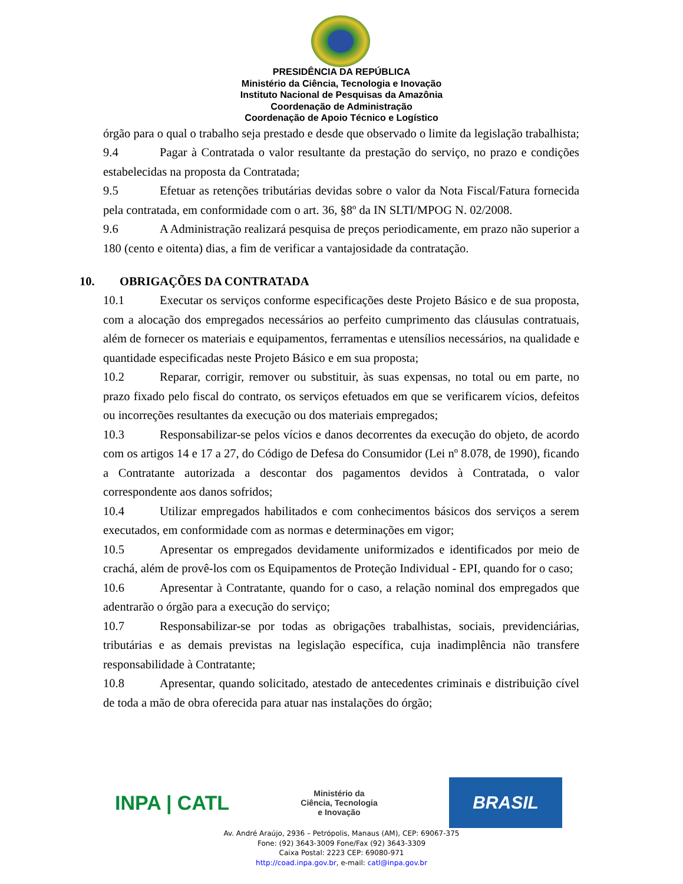PRESIDÊNCIA DA REPÚBLICA
Ministério da Ciência, Tecnologia e Inovação
Instituto Nacional de Pesquisas da Amazônia
Coordenação de Administração
Coordenação de Apoio Técnico e Logístico
órgão para o qual o trabalho seja prestado e desde que observado o limite da legislação trabalhista;
9.4 Pagar à Contratada o valor resultante da prestação do serviço, no prazo e condições estabelecidas na proposta da Contratada;
9.5 Efetuar as retenções tributárias devidas sobre o valor da Nota Fiscal/Fatura fornecida pela contratada, em conformidade com o art. 36, §8º da IN SLTI/MPOG N. 02/2008.
9.6 A Administração realizará pesquisa de preços periodicamente, em prazo não superior a 180 (cento e oitenta) dias, a fim de verificar a vantajosidade da contratação.
10. OBRIGAÇÕES DA CONTRATADA
10.1 Executar os serviços conforme especificações deste Projeto Básico e de sua proposta, com a alocação dos empregados necessários ao perfeito cumprimento das cláusulas contratuais, além de fornecer os materiais e equipamentos, ferramentas e utensílios necessários, na qualidade e quantidade especificadas neste Projeto Básico e em sua proposta;
10.2 Reparar, corrigir, remover ou substituir, às suas expensas, no total ou em parte, no prazo fixado pelo fiscal do contrato, os serviços efetuados em que se verificarem vícios, defeitos ou incorreções resultantes da execução ou dos materiais empregados;
10.3 Responsabilizar-se pelos vícios e danos decorrentes da execução do objeto, de acordo com os artigos 14 e 17 a 27, do Código de Defesa do Consumidor (Lei nº 8.078, de 1990), ficando a Contratante autorizada a descontar dos pagamentos devidos à Contratada, o valor correspondente aos danos sofridos;
10.4 Utilizar empregados habilitados e com conhecimentos básicos dos serviços a serem executados, em conformidade com as normas e determinações em vigor;
10.5 Apresentar os empregados devidamente uniformizados e identificados por meio de crachá, além de provê-los com os Equipamentos de Proteção Individual - EPI, quando for o caso;
10.6 Apresentar à Contratante, quando for o caso, a relação nominal dos empregados que adentrarão o órgão para a execução do serviço;
10.7 Responsabilizar-se por todas as obrigações trabalhistas, sociais, previdenciárias, tributárias e as demais previstas na legislação específica, cuja inadimplência não transfere responsabilidade à Contratante;
10.8 Apresentar, quando solicitado, atestado de antecedentes criminais e distribuição cível de toda a mão de obra oferecida para atuar nas instalações do órgão;
INPA | CATL
Ministério da
Ciência, Tecnologia
e Inovação
BRASIL
Av. André Araújo, 2936 – Petrópolis, Manaus (AM), CEP: 69067-375
Fone: (92) 3643-3009 Fone/Fax (92) 3643-3309
Caixa Postal: 2223 CEP: 69080-971
http://coad.inpa.gov.br, e-mail: catl@inpa.gov.br